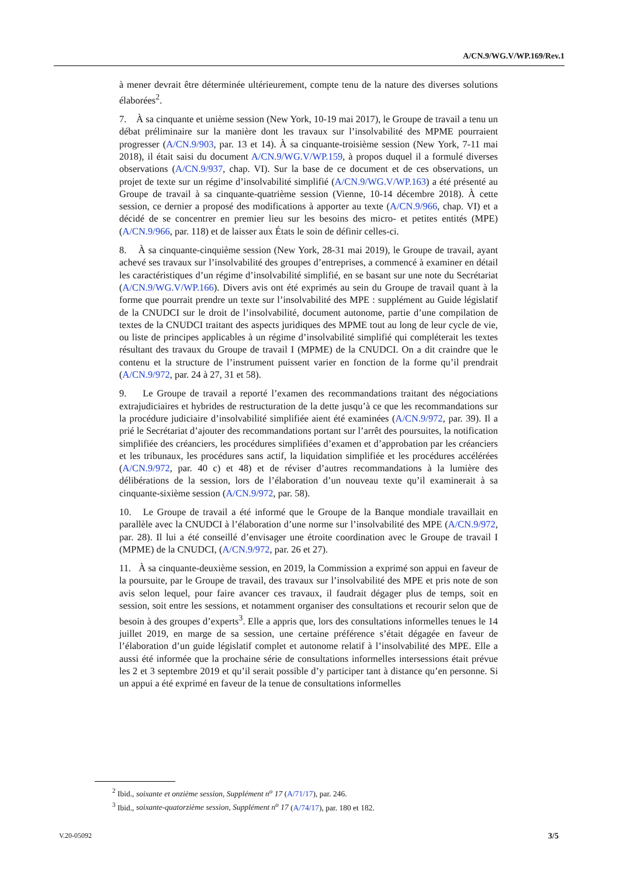A/CN.9/WG.V/WP.169/Rev.1
à mener devrait être déterminée ultérieurement, compte tenu de la nature des diverses solutions élaborées<sup>2</sup>.
7. À sa cinquante et unième session (New York, 10-19 mai 2017), le Groupe de travail a tenu un débat préliminaire sur la manière dont les travaux sur l’insolvabilité des MPME pourraient progresser (A/CN.9/903, par. 13 et 14). À sa cinquante-troisième session (New York, 7-11 mai 2018), il était saisi du document A/CN.9/WG.V/WP.159, à propos duquel il a formulé diverses observations (A/CN.9/937, chap. VI). Sur la base de ce document et de ces observations, un projet de texte sur un régime d’insolvabilité simplifié (A/CN.9/WG.V/WP.163) a été présenté au Groupe de travail à sa cinquante-quatrième session (Vienne, 10-14 décembre 2018). À cette session, ce dernier a proposé des modifications à apporter au texte (A/CN.9/966, chap. VI) et a décidé de se concentrer en premier lieu sur les besoins des micro- et petites entités (MPE) (A/CN.9/966, par. 118) et de laisser aux États le soin de définir celles-ci.
8. À sa cinquante-cinquième session (New York, 28-31 mai 2019), le Groupe de travail, ayant achevé ses travaux sur l’insolvabilité des groupes d’entreprises, a commencé à examiner en détail les caractéristiques d’un régime d’insolvabilité simplifié, en se basant sur une note du Secrétariat (A/CN.9/WG.V/WP.166). Divers avis ont été exprimés au sein du Groupe de travail quant à la forme que pourrait prendre un texte sur l’insolvabilité des MPE : supplément au Guide législatif de la CNUDCI sur le droit de l’insolvabilité, document autonome, partie d’une compilation de textes de la CNUDCI traitant des aspects juridiques des MPME tout au long de leur cycle de vie, ou liste de principes applicables à un régime d’insolvabilité simplifié qui compléterait les textes résultant des travaux du Groupe de travail I (MPME) de la CNUDCI. On a dit craindre que le contenu et la structure de l’instrument puissent varier en fonction de la forme qu’il prendrait (A/CN.9/972, par. 24 à 27, 31 et 58).
9. Le Groupe de travail a reporté l’examen des recommandations traitant des négociations extrajudiciaires et hybrides de restructuration de la dette jusqu’à ce que les recommandations sur la procédure judiciaire d’insolvabilité simplifiée aient été examinées (A/CN.9/972, par. 39). Il a prié le Secrétariat d’ajouter des recommandations portant sur l’arrêt des poursuites, la notification simplifiée des créanciers, les procédures simplifiées d’examen et d’approbation par les créanciers et les tribunaux, les procédures sans actif, la liquidation simplifiée et les procédures accélérées (A/CN.9/972, par. 40 c) et 48) et de réviser d’autres recommandations à la lumière des délibérations de la session, lors de l’élaboration d’un nouveau texte qu’il examinerait à sa cinquante-sixième session (A/CN.9/972, par. 58).
10. Le Groupe de travail a été informé que le Groupe de la Banque mondiale travaillait en parallèle avec la CNUDCI à l’élaboration d’une norme sur l’insolvabilité des MPE (A/CN.9/972, par. 28). Il lui a été conseillé d’envisager une étroite coordination avec le Groupe de travail I (MPME) de la CNUDCI, (A/CN.9/972, par. 26 et 27).
11. À sa cinquante-deuxième session, en 2019, la Commission a exprimé son appui en faveur de la poursuite, par le Groupe de travail, des travaux sur l’insolvabilité des MPE et pris note de son avis selon lequel, pour faire avancer ces travaux, il faudrait dégager plus de temps, soit en session, soit entre les sessions, et notamment organiser des consultations et recourir selon que de besoin à des groupes d’experts<sup>3</sup>. Elle a appris que, lors des consultations informelles tenues le 14 juillet 2019, en marge de sa session, une certaine préférence s’était dégagée en faveur de l’élaboration d’un guide législatif complet et autonome relatif à l’insolvabilité des MPE. Elle a aussi été informée que la prochaine série de consultations informelles intersessions était prévue les 2 et 3 septembre 2019 et qu’il serait possible d’y participer tant à distance qu’en personne. Si un appui a été exprimé en faveur de la tenue de consultations informelles
<sup>2</sup> Ibid., soixante et onzième session, Supplément n<sup>o</sup> 17 (A/71/17), par. 246.
<sup>3</sup> Ibid., soixante-quatorzième session, Supplément n<sup>o</sup> 17 (A/74/17), par. 180 et 182.
V.20-05092 3/5